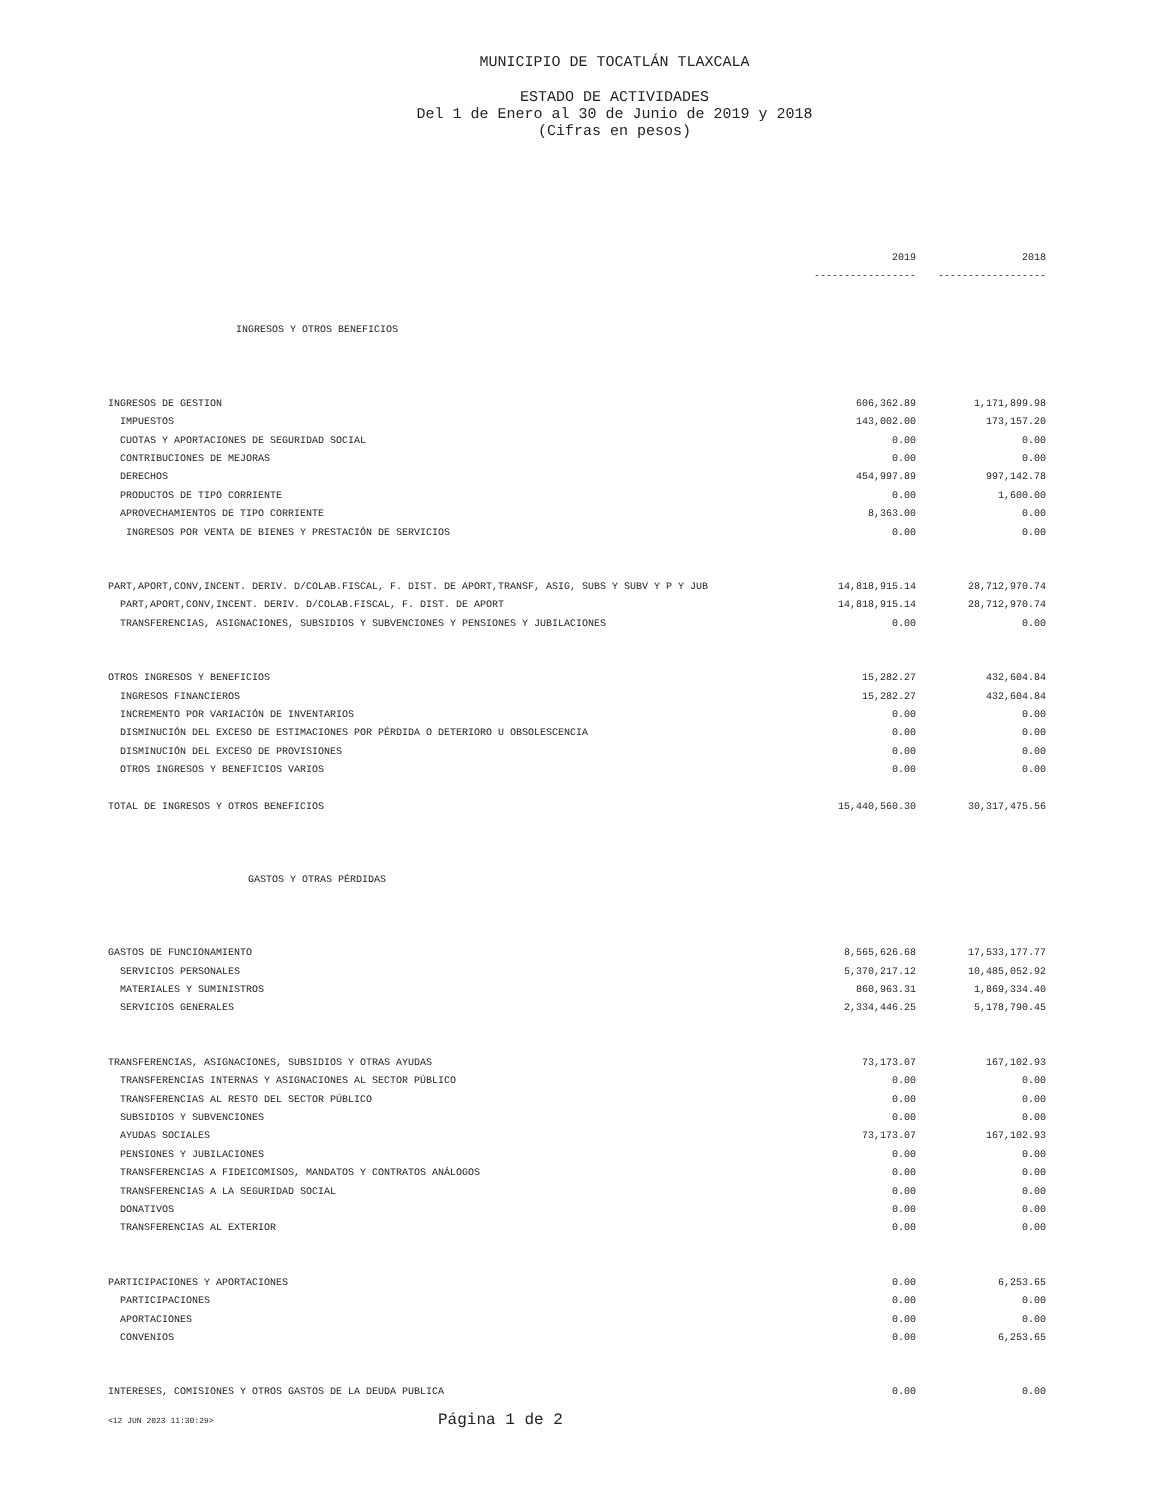MUNICIPIO DE TOCATLÁN TLAXCALA
ESTADO DE ACTIVIDADES
Del 1 de Enero al 30 de Junio de 2019 y 2018
(Cifras en pesos)
| | 2019 | 2018 |
| | ----------------- | ------------------ |
| INGRESOS Y OTROS BENEFICIOS | | |
| INGRESOS DE GESTION | 606,362.89 | 1,171,899.98 |
| IMPUESTOS | 143,002.00 | 173,157.20 |
| CUOTAS Y APORTACIONES DE SEGURIDAD SOCIAL | 0.00 | 0.00 |
| CONTRIBUCIONES DE MEJORAS | 0.00 | 0.00 |
| DERECHOS | 454,997.89 | 997,142.78 |
| PRODUCTOS DE TIPO CORRIENTE | 0.00 | 1,600.00 |
| APROVECHAMIENTOS DE TIPO CORRIENTE | 8,363.00 | 0.00 |
| INGRESOS POR VENTA DE BIENES Y PRESTACIÓN DE SERVICIOS | 0.00 | 0.00 |
| PART,APORT,CONV,INCENT. DERIV. D/COLAB.FISCAL, F. DIST. DE APORT,TRANSF, ASIG, SUBS Y SUBV Y P Y JUB | 14,818,915.14 | 28,712,970.74 |
| PART,APORT,CONV,INCENT. DERIV. D/COLAB.FISCAL, F. DIST. DE APORT | 14,818,915.14 | 28,712,970.74 |
| TRANSFERENCIAS, ASIGNACIONES, SUBSIDIOS Y SUBVENCIONES Y PENSIONES Y JUBILACIONES | 0.00 | 0.00 |
| OTROS INGRESOS Y BENEFICIOS | 15,282.27 | 432,604.84 |
| INGRESOS FINANCIEROS | 15,282.27 | 432,604.84 |
| INCREMENTO POR VARIACIÓN DE INVENTARIOS | 0.00 | 0.00 |
| DISMINUCIÓN DEL EXCESO DE ESTIMACIONES POR PÉRDIDA O DETERIORO U OBSOLESCENCIA | 0.00 | 0.00 |
| DISMINUCIÓN DEL EXCESO DE PROVISIONES | 0.00 | 0.00 |
| OTROS INGRESOS Y BENEFICIOS VARIOS | 0.00 | 0.00 |
| TOTAL DE INGRESOS Y OTROS BENEFICIOS | 15,440,560.30 | 30,317,475.56 |
| GASTOS Y OTRAS PÉRDIDAS | | |
| GASTOS DE FUNCIONAMIENTO | 8,565,626.68 | 17,533,177.77 |
| SERVICIOS PERSONALES | 5,370,217.12 | 10,485,052.92 |
| MATERIALES Y SUMINISTROS | 860,963.31 | 1,869,334.40 |
| SERVICIOS GENERALES | 2,334,446.25 | 5,178,790.45 |
| TRANSFERENCIAS, ASIGNACIONES, SUBSIDIOS Y OTRAS AYUDAS | 73,173.07 | 167,102.93 |
| TRANSFERENCIAS INTERNAS Y ASIGNACIONES AL SECTOR PÚBLICO | 0.00 | 0.00 |
| TRANSFERENCIAS AL RESTO DEL SECTOR PÚBLICO | 0.00 | 0.00 |
| SUBSIDIOS Y SUBVENCIONES | 0.00 | 0.00 |
| AYUDAS SOCIALES | 73,173.07 | 167,102.93 |
| PENSIONES Y JUBILACIONES | 0.00 | 0.00 |
| TRANSFERENCIAS A FIDEICOMISOS, MANDATOS Y CONTRATOS ANÁLOGOS | 0.00 | 0.00 |
| TRANSFERENCIAS A LA SEGURIDAD SOCIAL | 0.00 | 0.00 |
| DONATIVOS | 0.00 | 0.00 |
| TRANSFERENCIAS AL EXTERIOR | 0.00 | 0.00 |
| PARTICIPACIONES Y APORTACIONES | 0.00 | 6,253.65 |
| PARTICIPACIONES | 0.00 | 0.00 |
| APORTACIONES | 0.00 | 0.00 |
| CONVENIOS | 0.00 | 6,253.65 |
| INTERESES, COMISIONES Y OTROS GASTOS DE LA DEUDA PUBLICA | 0.00 | 0.00 |
<12 JUN 2023 11:30:29> Página 1 de 2